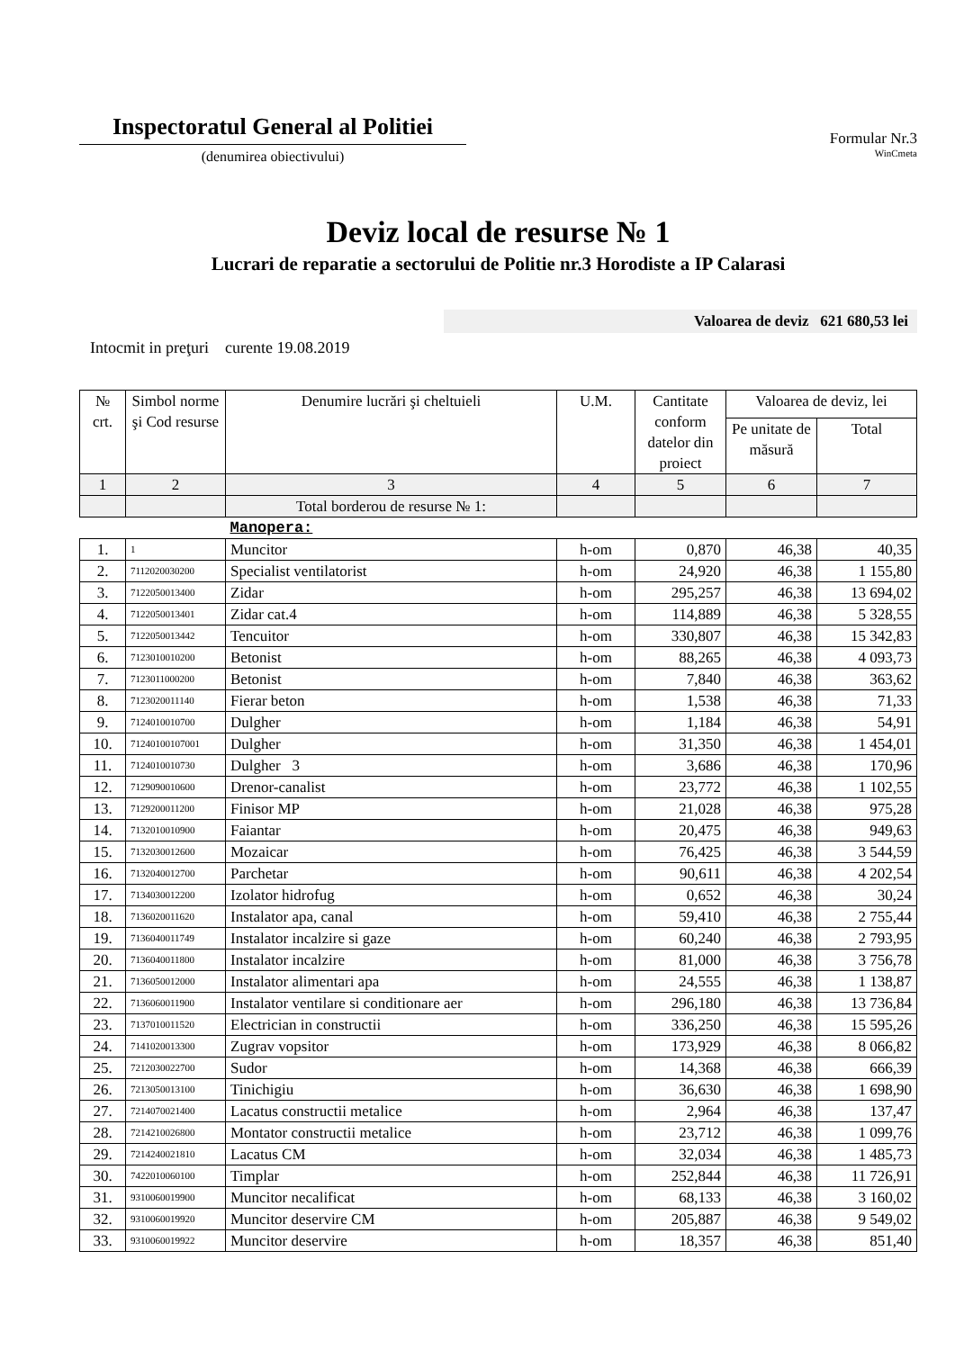Inspectoratul General al Politiei
(denumirea obiectivului)
Formular Nr.3
WinCmeta
Deviz local de resurse № 1
Lucrari de reparatie a sectorului de Politie nr.3 Horodiste a IP Calarasi
Valoarea de deviz 621 680,53 lei
Intocmit in preţuri curente 19.08.2019
| № crt. | Simbol norme şi Cod resurse | Denumire lucrări şi cheltuieli | U.M. | Cantitate conform datelor din proiect | Valoarea de deviz, lei | |
| --- | --- | --- | --- | --- | --- | --- |
| | | | | | Pe unitate de măsură | Total |
| 1 | 2 | 3 | 4 | 5 | 6 | 7 |
| | | Total borderou de resurse № 1: | | | | |
| | | Manopera: | | | | |
| 1. | 1 | Muncitor | h-om | 0,870 | 46,38 | 40,35 |
| 2. | 7112020030200 | Specialist ventilatorist | h-om | 24,920 | 46,38 | 1 155,80 |
| 3. | 7122050013400 | Zidar | h-om | 295,257 | 46,38 | 13 694,02 |
| 4. | 7122050013401 | Zidar cat.4 | h-om | 114,889 | 46,38 | 5 328,55 |
| 5. | 7122050013442 | Tencuitor | h-om | 330,807 | 46,38 | 15 342,83 |
| 6. | 7123010010200 | Betonist | h-om | 88,265 | 46,38 | 4 093,73 |
| 7. | 7123011000200 | Betonist | h-om | 7,840 | 46,38 | 363,62 |
| 8. | 7123020011140 | Fierar beton | h-om | 1,538 | 46,38 | 71,33 |
| 9. | 7124010010700 | Dulgher | h-om | 1,184 | 46,38 | 54,91 |
| 10. | 71240100107001 | Dulgher | h-om | 31,350 | 46,38 | 1 454,01 |
| 11. | 7124010010730 | Dulgher 3 | h-om | 3,686 | 46,38 | 170,96 |
| 12. | 7129090010600 | Drenor-canalist | h-om | 23,772 | 46,38 | 1 102,55 |
| 13. | 7129200011200 | Finisor MP | h-om | 21,028 | 46,38 | 975,28 |
| 14. | 7132010010900 | Faiantar | h-om | 20,475 | 46,38 | 949,63 |
| 15. | 7132030012600 | Mozaicar | h-om | 76,425 | 46,38 | 3 544,59 |
| 16. | 7132040012700 | Parchetar | h-om | 90,611 | 46,38 | 4 202,54 |
| 17. | 7134030012200 | Izolator hidrofug | h-om | 0,652 | 46,38 | 30,24 |
| 18. | 7136020011620 | Instalator apa, canal | h-om | 59,410 | 46,38 | 2 755,44 |
| 19. | 7136040011749 | Instalator incalzire si gaze | h-om | 60,240 | 46,38 | 2 793,95 |
| 20. | 7136040011800 | Instalator incalzire | h-om | 81,000 | 46,38 | 3 756,78 |
| 21. | 7136050012000 | Instalator alimentari apa | h-om | 24,555 | 46,38 | 1 138,87 |
| 22. | 7136060011900 | Instalator ventilare si conditionare aer | h-om | 296,180 | 46,38 | 13 736,84 |
| 23. | 7137010011520 | Electrician in constructii | h-om | 336,250 | 46,38 | 15 595,26 |
| 24. | 7141020013300 | Zugrav vopsitor | h-om | 173,929 | 46,38 | 8 066,82 |
| 25. | 7212030022700 | Sudor | h-om | 14,368 | 46,38 | 666,39 |
| 26. | 7213050013100 | Tinichigiu | h-om | 36,630 | 46,38 | 1 698,90 |
| 27. | 7214070021400 | Lacatus constructii metalice | h-om | 2,964 | 46,38 | 137,47 |
| 28. | 7214210026800 | Montator constructii metalice | h-om | 23,712 | 46,38 | 1 099,76 |
| 29. | 7214240021810 | Lacatus CM | h-om | 32,034 | 46,38 | 1 485,73 |
| 30. | 7422010060100 | Timplar | h-om | 252,844 | 46,38 | 11 726,91 |
| 31. | 9310060019900 | Muncitor necalificat | h-om | 68,133 | 46,38 | 3 160,02 |
| 32. | 9310060019920 | Muncitor deservire CM | h-om | 205,887 | 46,38 | 9 549,02 |
| 33. | 9310060019922 | Muncitor deservire | h-om | 18,357 | 46,38 | 851,40 |